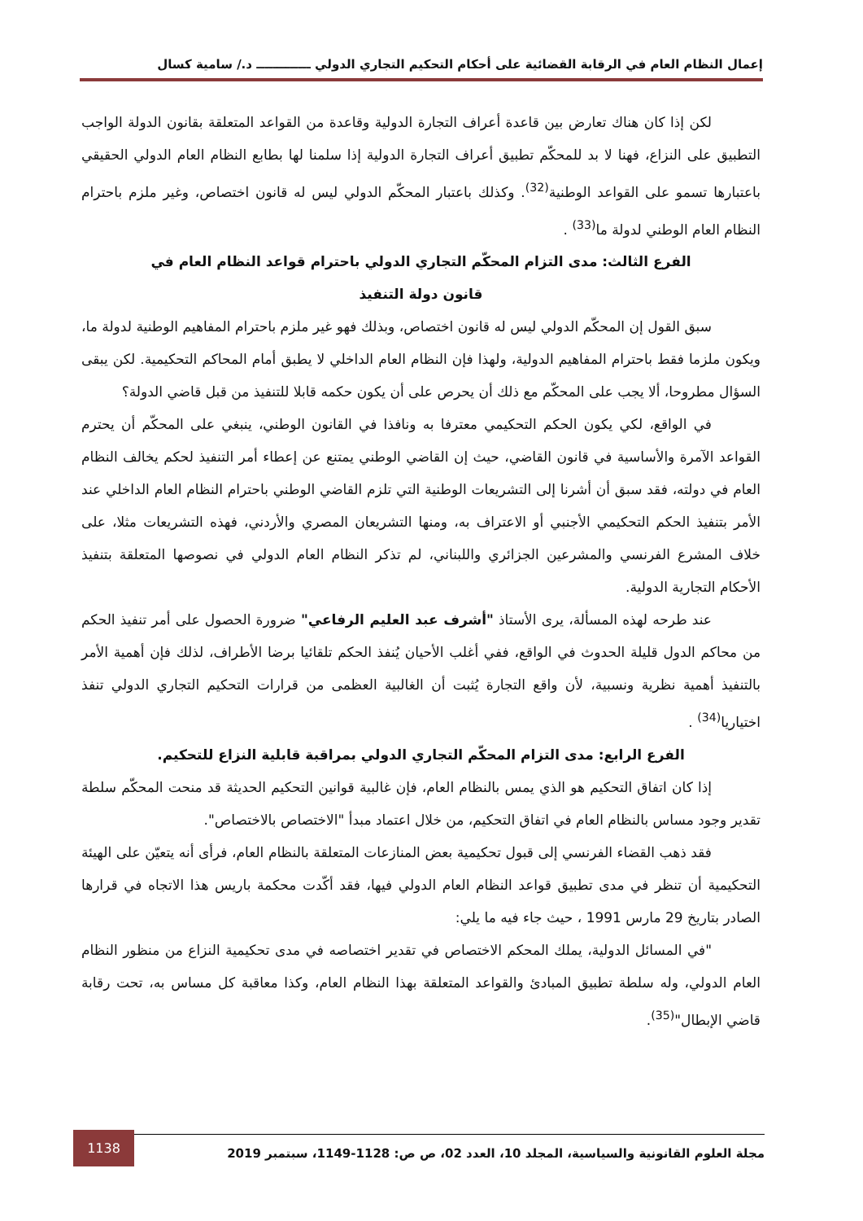إعمال النظام العام في الرقابة القضائية على أحكام التحكيم التجاري الدولي ـــــــــــــ د./ سامية كسال
لكن إذا كان هناك تعارض بين قاعدة أعراف التجارة الدولية وقاعدة من القواعد المتعلقة بقانون الدولة الواجب التطبيق على النزاع، فهنا لا بد للمحكّم تطبيق أعراف التجارة الدولية إذا سلمنا لها بطابع النظام العام الدولي الحقيقي باعتبارها تسمو على القواعد الوطنية<sup>(32)</sup>. وكذلك باعتبار المحكّم الدولي ليس له قانون اختصاص، وغير ملزم باحترام النظام العام الوطني لدولة ما<sup>(33)</sup> .
الفرع الثالث: مدى التزام المحكّم التجاري الدولي باحترام قواعد النظام العام في
قانون دولة التنفيذ
سبق القول إن المحكّم الدولي ليس له قانون اختصاص، وبذلك فهو غير ملزم باحترام المفاهيم الوطنية لدولة ما، ويكون ملزما فقط باحترام المفاهيم الدولية، ولهذا فإن النظام العام الداخلي لا يطبق أمام المحاكم التحكيمية. لكن يبقى السؤال مطروحا، ألا يجب على المحكّم مع ذلك أن يحرص على أن يكون حكمه قابلا للتنفيذ من قبل قاضي الدولة؟
في الواقع، لكي يكون الحكم التحكيمي معترفا به ونافذا في القانون الوطني، ينبغي على المحكّم أن يحترم القواعد الآمرة والأساسية في قانون القاضي، حيث إن القاضي الوطني يمتنع عن إعطاء أمر التنفيذ لحكم يخالف النظام العام في دولته، فقد سبق أن أشرنا إلى التشريعات الوطنية التي تلزم القاضي الوطني باحترام النظام العام الداخلي عند الأمر بتنفيذ الحكم التحكيمي الأجنبي أو الاعتراف به، ومنها التشريعان المصري والأردني، فهذه التشريعات مثلا، على خلاف المشرع الفرنسي والمشرعين الجزائري واللبناني، لم تذكر النظام العام الدولي في نصوصها المتعلقة بتنفيذ الأحكام التجارية الدولية.
عند طرحه لهذه المسألة، يرى الأستاذ "أشرف عبد العليم الرفاعي" ضرورة الحصول على أمر تنفيذ الحكم من محاكم الدول قليلة الحدوث في الواقع، ففي أغلب الأحيان يُنفذ الحكم تلقائيا برضا الأطراف، لذلك فإن أهمية الأمر بالتنفيذ أهمية نظرية ونسبية، لأن واقع التجارة يُثبت أن الغالبية العظمى من قرارات التحكيم التجاري الدولي تنفذ اختياريا<sup>(34)</sup> .
الفرع الرابع: مدى التزام المحكّم التجاري الدولي بمراقبة قابلية النزاع للتحكيم.
إذا كان اتفاق التحكيم هو الذي يمس بالنظام العام، فإن غالبية قوانين التحكيم الحديثة قد منحت المحكّم سلطة تقدير وجود مساس بالنظام العام في اتفاق التحكيم، من خلال اعتماد مبدأ "الاختصاص بالاختصاص".
فقد ذهب القضاء الفرنسي إلى قبول تحكيمية بعض المنازعات المتعلقة بالنظام العام، فرأى أنه يتعيّن على الهيئة التحكيمية أن تنظر في مدى تطبيق قواعد النظام العام الدولي فيها، فقد أكّدت محكمة باريس هذا الاتجاه في قرارها الصادر بتاريخ 29 مارس 1991 ، حيث جاء فيه ما يلي:
"في المسائل الدولية، يملك المحكم الاختصاص في تقدير اختصاصه في مدى تحكيمية النزاع من منظور النظام العام الدولي، وله سلطة تطبيق المبادئ والقواعد المتعلقة بهذا النظام العام، وكذا معاقبة كل مساس به، تحت رقابة قاضي الإبطال"<sup>(35)</sup>.
مجلة العلوم القانونية والسياسية، المجلد 10، العدد 02، ص ص: 1128-1149، سبتمبر 2019 1138